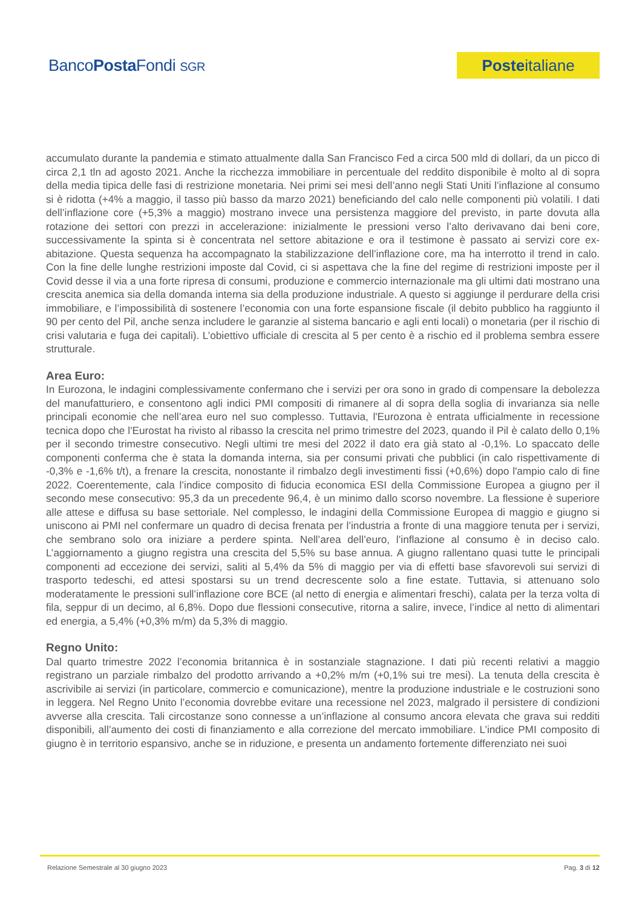BancoPosta Fondi SGR
Poste italiane
accumulato durante la pandemia e stimato attualmente dalla San Francisco Fed a circa 500 mld di dollari, da un picco di circa 2,1 tln ad agosto 2021. Anche la ricchezza immobiliare in percentuale del reddito disponibile è molto al di sopra della media tipica delle fasi di restrizione monetaria. Nei primi sei mesi dell’anno negli Stati Uniti l’inflazione al consumo si è ridotta (+4% a maggio, il tasso più basso da marzo 2021) beneficiando del calo nelle componenti più volatili. I dati dell’inflazione core (+5,3% a maggio) mostrano invece una persistenza maggiore del previsto, in parte dovuta alla rotazione dei settori con prezzi in accelerazione: inizialmente le pressioni verso l’alto derivavano dai beni core, successivamente la spinta si è concentrata nel settore abitazione e ora il testimone è passato ai servizi core ex-abitazione. Questa sequenza ha accompagnato la stabilizzazione dell’inflazione core, ma ha interrotto il trend in calo. Con la fine delle lunghe restrizioni imposte dal Covid, ci si aspettava che la fine del regime di restrizioni imposte per il Covid desse il via a una forte ripresa di consumi, produzione e commercio internazionale ma gli ultimi dati mostrano una crescita anemica sia della domanda interna sia della produzione industriale. A questo si aggiunge il perdurare della crisi immobiliare, e l’impossibilità di sostenere l’economia con una forte espansione fiscale (il debito pubblico ha raggiunto il 90 per cento del Pil, anche senza includere le garanzie al sistema bancario e agli enti locali) o monetaria (per il rischio di crisi valutaria e fuga dei capitali). L’obiettivo ufficiale di crescita al 5 per cento è a rischio ed il problema sembra essere strutturale.
Area Euro:
In Eurozona, le indagini complessivamente confermano che i servizi per ora sono in grado di compensare la debolezza del manufatturiero, e consentono agli indici PMI compositi di rimanere al di sopra della soglia di invarianza sia nelle principali economie che nell’area euro nel suo complesso. Tuttavia, l'Eurozona è entrata ufficialmente in recessione tecnica dopo che l'Eurostat ha rivisto al ribasso la crescita nel primo trimestre del 2023, quando il Pil è calato dello 0,1% per il secondo trimestre consecutivo. Negli ultimi tre mesi del 2022 il dato era già stato al -0,1%. Lo spaccato delle componenti conferma che è stata la domanda interna, sia per consumi privati che pubblici (in calo rispettivamente di -0,3% e -1,6% t/t), a frenare la crescita, nonostante il rimbalzo degli investimenti fissi (+0,6%) dopo l'ampio calo di fine 2022. Coerentemente, cala l’indice composito di fiducia economica ESI della Commissione Europea a giugno per il secondo mese consecutivo: 95,3 da un precedente 96,4, è un minimo dallo scorso novembre. La flessione è superiore alle attese e diffusa su base settoriale. Nel complesso, le indagini della Commissione Europea di maggio e giugno si uniscono ai PMI nel confermare un quadro di decisa frenata per l’industria a fronte di una maggiore tenuta per i servizi, che sembrano solo ora iniziare a perdere spinta. Nell’area dell’euro, l’inflazione al consumo è in deciso calo. L’aggiornamento a giugno registra una crescita del 5,5% su base annua. A giugno rallentano quasi tutte le principali componenti ad eccezione dei servizi, saliti al 5,4% da 5% di maggio per via di effetti base sfavorevoli sui servizi di trasporto tedeschi, ed attesi spostarsi su un trend decrescente solo a fine estate. Tuttavia, si attenuano solo moderatamente le pressioni sull’inflazione core BCE (al netto di energia e alimentari freschi), calata per la terza volta di fila, seppur di un decimo, al 6,8%. Dopo due flessioni consecutive, ritorna a salire, invece, l’indice al netto di alimentari ed energia, a 5,4% (+0,3% m/m) da 5,3% di maggio.
Regno Unito:
Dal quarto trimestre 2022 l’economia britannica è in sostanziale stagnazione. I dati più recenti relativi a maggio registrano un parziale rimbalzo del prodotto arrivando a +0,2% m/m (+0,1% sui tre mesi). La tenuta della crescita è ascrivibile ai servizi (in particolare, commercio e comunicazione), mentre la produzione industriale e le costruzioni sono in leggera. Nel Regno Unito l’economia dovrebbe evitare una recessione nel 2023, malgrado il persistere di condizioni avverse alla crescita. Tali circostanze sono connesse a un’inflazione al consumo ancora elevata che grava sui redditi disponibili, all’aumento dei costi di finanziamento e alla correzione del mercato immobiliare. L’indice PMI composito di giugno è in territorio espansivo, anche se in riduzione, e presenta un andamento fortemente differenziato nei suoi
Relazione Semestrale al 30 giugno 2023 Pag. 3 di 12